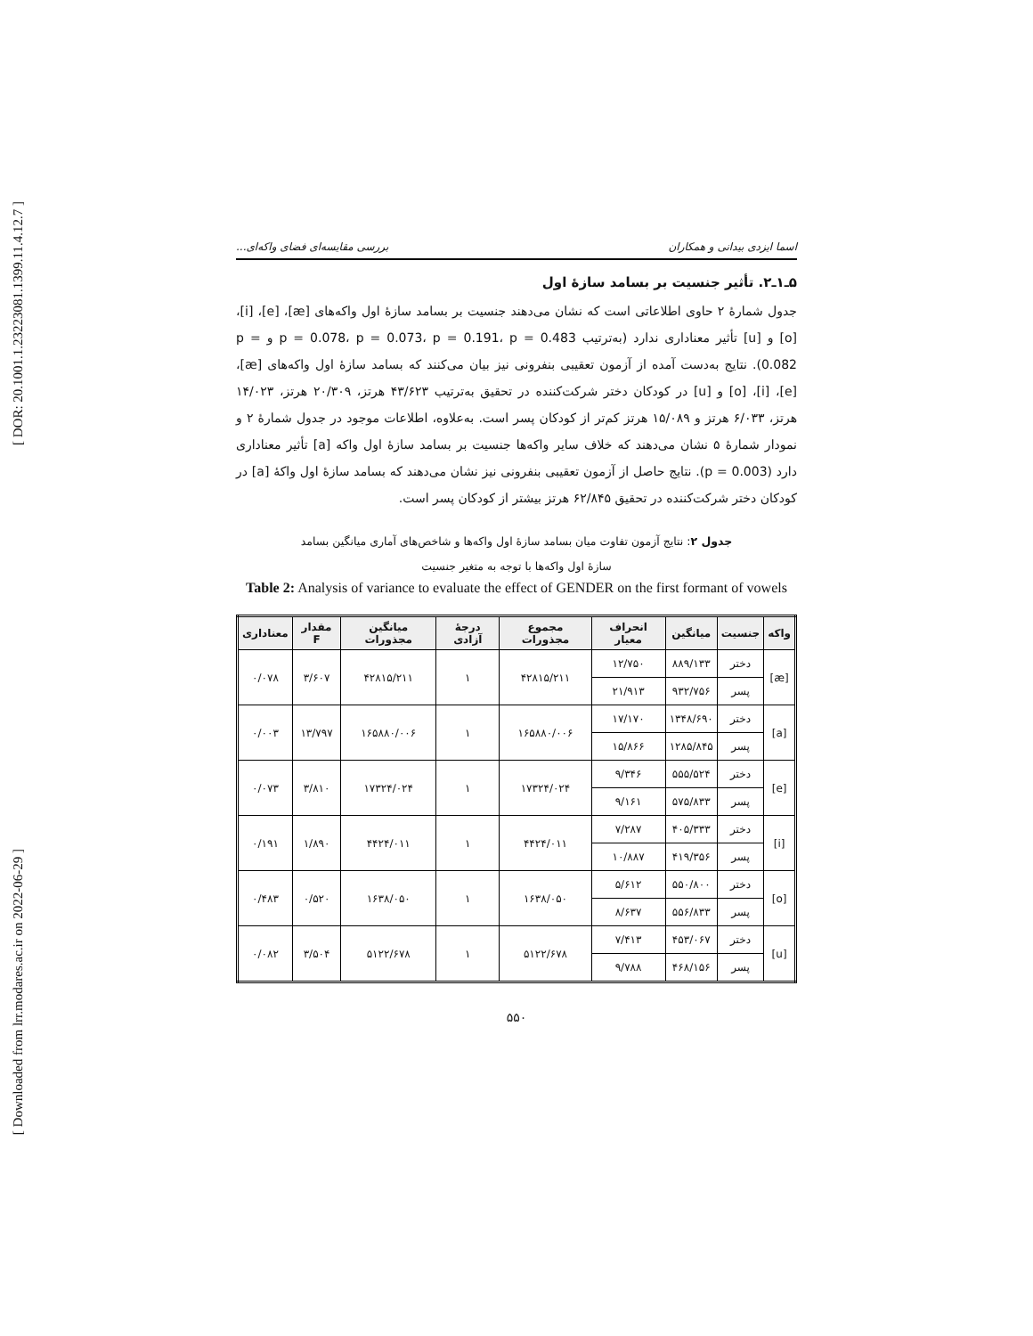[ DOR: 20.1001.1.23223081.1399.11.4.12.7 ]
[ Downloaded from lrr.modares.ac.ir on 2022-06-29 ]
اسما ایزدی بیدانی و همکاران بررسی مقایسه‌ای فضای واکه‌ای...
۵ـ۱ـ۲. تأثیر جنسیت بر بسامد سازهٔ اول
جدول شمارهٔ ۲ حاوی اطلاعاتی است که نشان می‌دهند جنسیت بر بسامد سازهٔ اول واکه‌های [æ]، [e]، [i]، [o] و [u] تأثیر معناداری ندارد (به‌ترتیب p = 0.078، p = 0.073، p = 0.191، p = 0.483 و p = 0.082). نتایج به‌دست آمده از آزمون تعقیبی بنفرونی نیز بیان می‌کنند که بسامد سازهٔ اول واکه‌های [æ]، [e]، [i]، [o] و [u] در کودکان دختر شرکت‌کننده در تحقیق به‌ترتیب ۴۳/۶۲۳ هرتز، ۲۰/۳۰۹ هرتز، ۱۴/۰۲۳ هرتز، ۶/۰۳۳ هرتز و ۱۵/۰۸۹ هرتز کم‌تر از کودکان پسر است. به‌علاوه، اطلاعات موجود در جدول شمارهٔ ۲ و نمودار شمارهٔ ۵ نشان می‌دهند که خلاف سایر واکه‌ها جنسیت بر بسامد سازهٔ اول واکه [a] تأثیر معناداری دارد (p = 0.003). نتایج حاصل از آزمون تعقیبی بنفرونی نیز نشان می‌دهند که بسامد سازهٔ اول واکهٔ [a] در کودکان دختر شرکت‌کننده در تحقیق ۶۲/۸۴۵ هرتز بیشتر از کودکان پسر است.
جدول ۲: نتایج آزمون تفاوت میان بسامد سازهٔ اول واکه‌ها و شاخص‌های آماری میانگین بسامد
سازهٔ اول واکه‌ها با توجه به متغیر جنسیت
Table 2: Analysis of variance to evaluate the effect of GENDER on the first formant of vowels
| واکه | جنسیت | میانگین | انحراف معیار | مجموع مجذورات | درجهٔ آزادی | میانگین مجذورات | مقدار F | معناداری |
| --- | --- | --- | --- | --- | --- | --- | --- | --- |
| [æ] | دختر | ۸۸۹/۱۳۳ | ۱۲/۷۵۰ | ۴۲۸۱۵/۲۱۱ | ۱ | ۴۲۸۱۵/۲۱۱ | ۳/۶۰۷ | ۰/۰۷۸ |
| | پسر | ۹۳۲/۷۵۶ | ۲۱/۹۱۳ | | | | | |
| [a] | دختر | ۱۳۴۸/۶۹۰ | ۱۷/۱۷۰ | ۱۶۵۸۸۰/۰۰۶ | ۱ | ۱۶۵۸۸۰/۰۰۶ | ۱۳/۷۹۷ | ۰/۰۰۳ |
| | پسر | ۱۲۸۵/۸۴۵ | ۱۵/۸۶۶ | | | | | |
| [e] | دختر | ۵۵۵/۵۲۴ | ۹/۳۴۶ | ۱۷۳۲۴/۰۲۴ | ۱ | ۱۷۳۲۴/۰۲۴ | ۳/۸۱۰ | ۰/۰۷۳ |
| | پسر | ۵۷۵/۸۳۳ | ۹/۱۶۱ | | | | | |
| [i] | دختر | ۴۰۵/۳۳۳ | ۷/۲۸۷ | ۴۴۲۴/۰۱۱ | ۱ | ۴۴۲۴/۰۱۱ | ۱/۸۹۰ | ۰/۱۹۱ |
| | پسر | ۴۱۹/۳۵۶ | ۱۰/۸۸۷ | | | | | |
| [o] | دختر | ۵۵۰/۸۰۰ | ۵/۶۱۲ | ۱۶۳۸/۰۵۰ | ۱ | ۱۶۳۸/۰۵۰ | ۰/۵۲۰ | ۰/۴۸۳ |
| | پسر | ۵۵۶/۸۳۳ | ۸/۶۳۷ | | | | | |
| [u] | دختر | ۴۵۳/۰۶۷ | ۷/۴۱۳ | ۵۱۲۲/۶۷۸ | ۱ | ۵۱۲۲/۶۷۸ | ۳/۵۰۴ | ۰/۰۸۲ |
| | پسر | ۴۶۸/۱۵۶ | ۹/۷۸۸ | | | | | |
۵۵۰